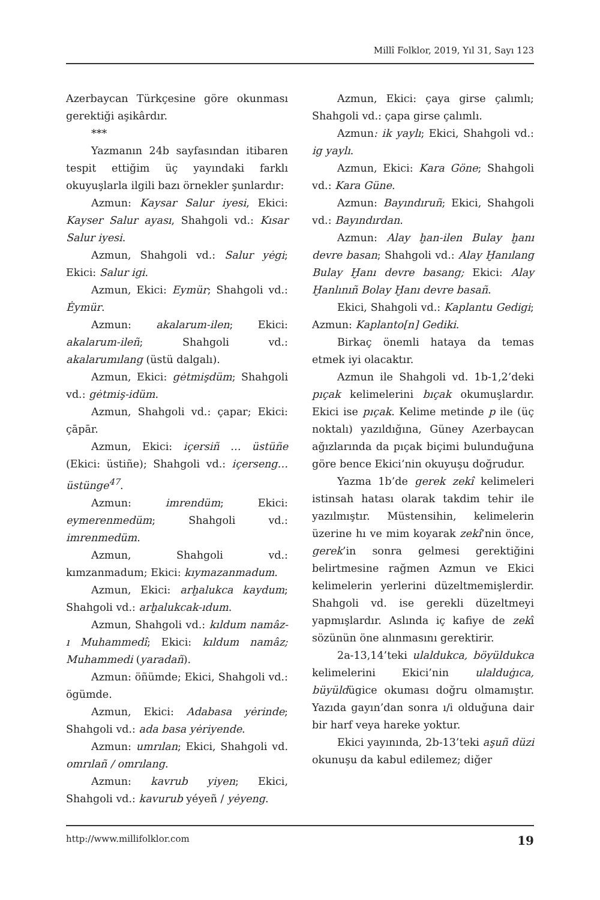Millî Folklor, 2019, Yıl 31, Sayı 123
Azerbaycan Türkçesine göre okunması gerektiği aşikârdır.
***
Yazmanın 24b sayfasından itibaren tespit ettiğim üç yayındaki farklı okuyuşlarla ilgili bazı örnekler şunlardır:
Azmun: Kaysar Salur iyesi, Ekici: Kayser Salur ayası, Shahgoli vd.: Kısar Salur iyesi.
Azmun, Shahgoli vd.: Salur yėgi; Ekici: Salur igi.
Azmun, Ekici: Eymür; Shahgoli vd.: Ėymür.
Azmun: akalarum-ilen; Ekici: akalarum-ileñ; Shahgoli vd.: akalarumılang (üstü dalgalı).
Azmun, Ekici: gėtmişdüm; Shahgoli vd.: gėtmiş-idüm.
Azmun, Shahgoli vd.: çapar; Ekici: çāpār.
Azmun, Ekici: içersiñ … üstüñe (Ekici: üstiñe); Shahgoli vd.: içerseng… üstünge<sup>47</sup>.
Azmun: imrendüm; Ekici: eymerenmedüm; Shahgoli vd.: imrenmedüm.
Azmun, Shahgoli vd.: kımzanmadum; Ekici: kıymazanmadum.
Azmun, Ekici: arḫalukca kaydum; Shahgoli vd.: arḫalukcak-ıdum.
Azmun, Shahgoli vd.: kıldum namâz-ı Muhammedî; Ekici: kıldum namâz; Muhammedi (yaradañ).
Azmun: öñümde; Ekici, Shahgoli vd.: ögümde.
Azmun, Ekici: Adabasa yėrinde; Shahgoli vd.: ada basa yėriyende.
Azmun: umrılan; Ekici, Shahgoli vd. omrılañ / omrılang.
Azmun: kavrub yiyen; Ekici, Shahgoli vd.: kavurub yéyeñ / yėyeng.
Azmun, Ekici: çaya girse çalımlı; Shahgoli vd.: çapa girse çalımlı.
Azmun: ik yaylı; Ekici, Shahgoli vd.: ig yaylı.
Azmun, Ekici: Kara Göne; Shahgoli vd.: Kara Güne.
Azmun: Bayındıruñ; Ekici, Shahgoli vd.: Bayındırdan.
Azmun: Alay ḫan-ilen Bulay ḫanı devre basan; Shahgoli vd.: Alay Ḫanılang Bulay Ḫanı devre basang; Ekici: Alay Ḫanlınıñ Bolay Ḫanı devre basañ.
Ekici, Shahgoli vd.: Kaplantu Gedigi; Azmun: Kaplanto[n] Gediki.
Birkaç önemli hataya da temas etmek iyi olacaktır.
Azmun ile Shahgoli vd. 1b-1,2’deki pıçak kelimelerini bıçak okumuşlardır. Ekici ise pıçak. Kelime metinde p ile (üç noktalı) yazıldığına, Güney Azerbaycan ağızlarında da pıçak biçimi bulunduğuna göre bence Ekici’nin okuyuşu doğrudur.
Yazma 1b’de gerek zekî kelimeleri istinsah hatası olarak takdim tehir ile yazılmıştır. Müstensihin, kelimelerin üzerine hı ve mim koyarak zekî’nin önce, gerek’in sonra gelmesi gerektiğini belirtmesine rağmen Azmun ve Ekici kelimelerin yerlerini düzeltmemişlerdir. Shahgoli vd. ise gerekli düzeltmeyi yapmışlardır. Aslında iç kafiye de zekî sözünün öne alınmasını gerektirir.
2a-13,14’teki ulaldukca, böyüldukca kelimelerini Ekici’nin ulalduġıca, büyüldügice okuması doğru olmamıştır. Yazıda gayın’dan sonra ı/i olduğuna dair bir harf veya hareke yoktur.
Ekici yayınında, 2b-13’teki aşuñ düzi okunuşu da kabul edilemez; diğer
http://www.millifolklor.com 19